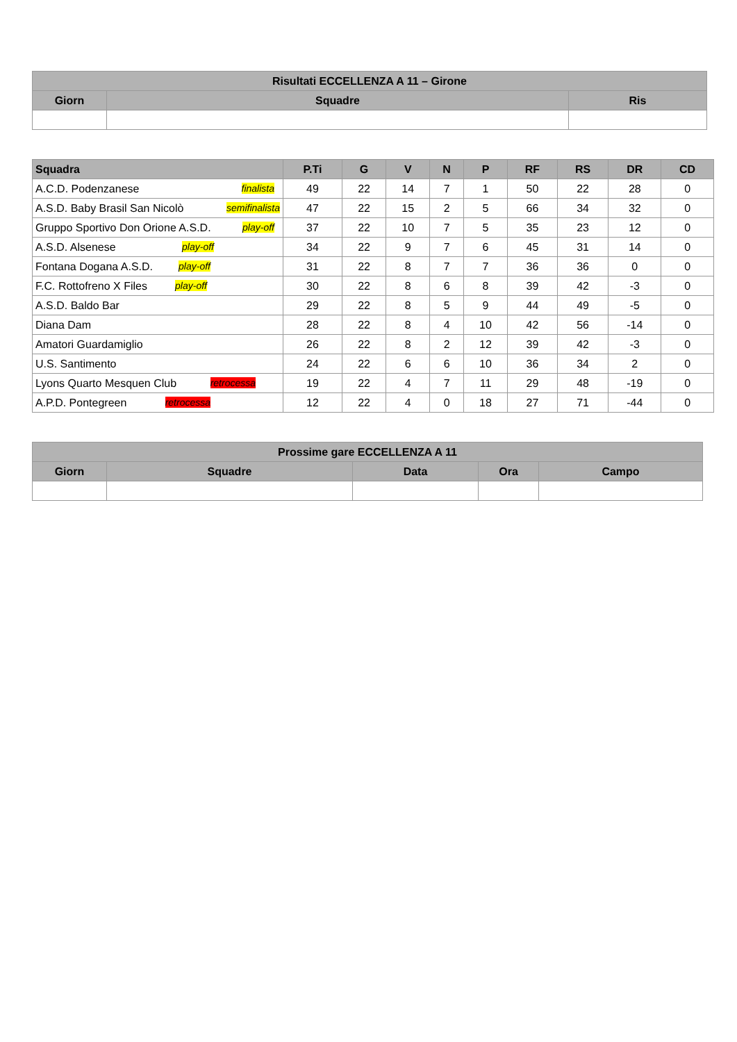| Risultati ECCELLENZA A 11 – Girone | | |
| --- | --- | --- |
| Giorn | Squadre | Ris |
| Squadra | P.Ti | G | V | N | P | RF | RS | DR | CD |
| --- | --- | --- | --- | --- | --- | --- | --- | --- | --- |
| A.C.D. Podenzanese finalista | 49 | 22 | 14 | 7 | 1 | 50 | 22 | 28 | 0 |
| A.S.D. Baby Brasil San Nicolò semifinalista | 47 | 22 | 15 | 2 | 5 | 66 | 34 | 32 | 0 |
| Gruppo Sportivo Don Orione A.S.D. play-off | 37 | 22 | 10 | 7 | 5 | 35 | 23 | 12 | 0 |
| A.S.D. Alsenese play-off | 34 | 22 | 9 | 7 | 6 | 45 | 31 | 14 | 0 |
| Fontana Dogana A.S.D. play-off | 31 | 22 | 8 | 7 | 7 | 36 | 36 | 0 | 0 |
| F.C. Rottofreno X Files play-off | 30 | 22 | 8 | 6 | 8 | 39 | 42 | -3 | 0 |
| A.S.D. Baldo Bar | 29 | 22 | 8 | 5 | 9 | 44 | 49 | -5 | 0 |
| Diana Dam | 28 | 22 | 8 | 4 | 10 | 42 | 56 | -14 | 0 |
| Amatori Guardamiglio | 26 | 22 | 8 | 2 | 12 | 39 | 42 | -3 | 0 |
| U.S. Santimento | 24 | 22 | 6 | 6 | 10 | 36 | 34 | 2 | 0 |
| Lyons Quarto Mesquen Club retrocessa | 19 | 22 | 4 | 7 | 11 | 29 | 48 | -19 | 0 |
| A.P.D. Pontegreen retrocessa | 12 | 22 | 4 | 0 | 18 | 27 | 71 | -44 | 0 |
| Prossime gare ECCELLENZA A 11 | | | | |
| --- | --- | --- | --- | --- |
| Giorn | Squadre | Data | Ora | Campo |